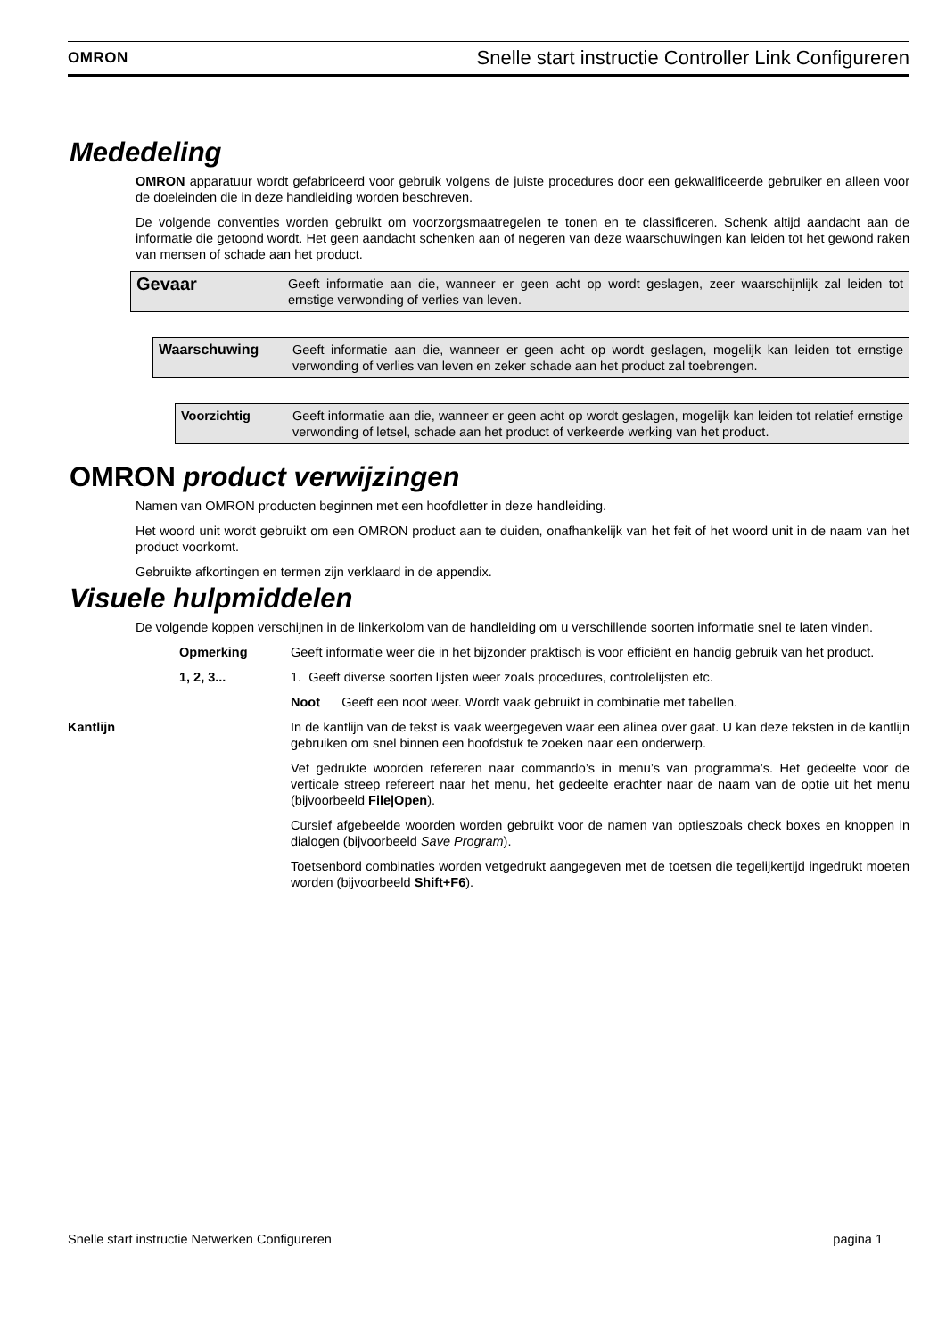OMRON Snelle start instructie Controller Link Configureren
Mededeling
OMRON apparatuur wordt gefabriceerd voor gebruik volgens de juiste procedures door een gekwalificeerde gebruiker en alleen voor de doeleinden die in deze handleiding worden beschreven.
De volgende conventies worden gebruikt om voorzorgsmaatregelen te tonen en te classificeren. Schenk altijd aandacht aan de informatie die getoond wordt. Het geen aandacht schenken aan of negeren van deze waarschuwingen kan leiden tot het gewond raken van mensen of schade aan het product.
Gevaar Geeft informatie aan die, wanneer er geen acht op wordt geslagen, zeer waarschijnlijk zal leiden tot ernstige verwonding of verlies van leven.
Waarschuwing Geeft informatie aan die, wanneer er geen acht op wordt geslagen, mogelijk kan leiden tot ernstige verwonding of verlies van leven en zeker schade aan het product zal toebrengen.
Voorzichtig Geeft informatie aan die, wanneer er geen acht op wordt geslagen, mogelijk kan leiden tot relatief ernstige verwonding of letsel, schade aan het product of verkeerde werking van het product.
OMRON product verwijzingen
Namen van OMRON producten beginnen met een hoofdletter in deze handleiding.
Het woord unit wordt gebruikt om een OMRON product aan te duiden, onafhankelijk van het feit of het woord unit in de naam van het product voorkomt.
Gebruikte afkortingen en termen zijn verklaard in de appendix.
Visuele hulpmiddelen
De volgende koppen verschijnen in de linkerkolom van de handleiding om u verschillende soorten informatie snel te laten vinden.
| | Opmerking | Geeft informatie weer die in het bijzonder praktisch is voor efficiënt en handig gebruik van het product. |
| | 1, 2, 3... | 1. Geeft diverse soorten lijsten weer zoals procedures, controlelijsten etc. |
| | | Noot Geeft een noot weer. Wordt vaak gebruikt in combinatie met tabellen. |
| Kantlijn | | In de kantlijn van de tekst is vaak weergegeven waar een alinea over gaat. U kan deze teksten in de kantlijn gebruiken om snel binnen een hoofdstuk te zoeken naar een onderwerp. |
| | | Vet gedrukte woorden refereren naar commando’s in menu’s van programma’s. Het gedeelte voor de verticale streep refereert naar het menu, het gedeelte erachter naar de naam van de optie uit het menu (bijvoorbeeld File/Open ). |
| | | Cursief afgebeelde woorden worden gebruikt voor de namen van optieszoals check boxes en knoppen in dialogen (bijvoorbeeld Save Program ). |
| | | Toetsenbord combinaties worden vetgedrukt aangegeven met de toetsen die tegelijkertijd ingedrukt moeten worden (bijvoorbeeld Shift+F6 ). |
Snelle start instructie Netwerken Configureren pagina 1